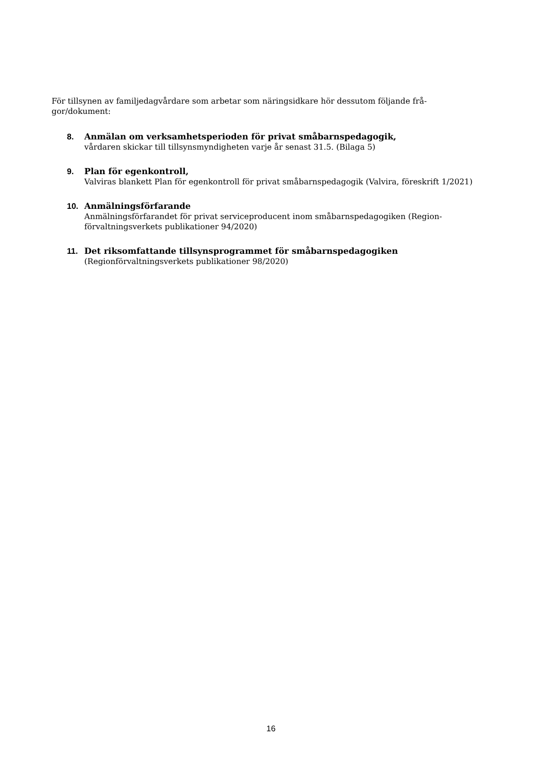För tillsynen av familjedagvårdare som arbetar som näringsidkare hör dessutom följande frå-
gor/dokument:
8. Anmälan om verksamhetsperioden för privat småbarnspedagogik,
vårdaren skickar till tillsynsmyndigheten varje år senast 31.5. (Bilaga 5)
9. Plan för egenkontroll,
Valviras blankett Plan för egenkontroll för privat småbarnspedagogik (Valvira, föreskrift 1/2021)
10. Anmälningsförfarande
Anmälningsförfarandet för privat serviceproducent inom småbarnspedagogiken (Region-
förvaltningsverkets publikationer 94/2020)
11. Det riksomfattande tillsynsprogrammet för småbarnspedagogiken
(Regionförvaltningsverkets publikationer 98/2020)
16